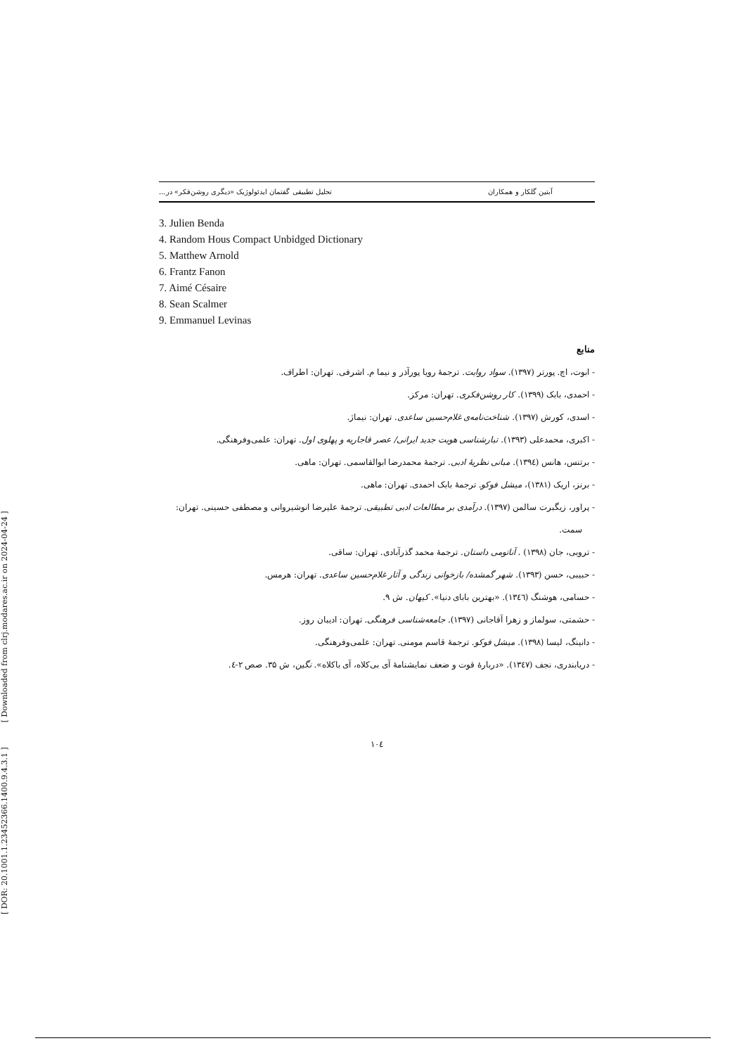[ DOR: 20.1001.1.23452366.1400.9.4.3.1 ] [ Downloaded from clrj.modares.ac.ir on 2024-04-24 ]
آبتین گلکار و همکاران تحلیل تطبیقی گفتمان ایدئولوژیک «دیگری روشن‌فکر» در...
3. Julien Benda
4. Random Hous Compact Unbidged Dictionary
5. Matthew Arnold
6. Frantz Fanon
7. Aimé Césaire
8. Sean Scalmer
9. Emmanuel Levinas
منابع
- ابوت، اچ. پورتر (۱۳۹۷). سواد روایت. ترجمهٔ رویا پورآذر و نیما م. اشرفی. تهران: اطراف.
- احمدی، بابک (۱۳۹۹). کار روشن‌فکری. تهران: مرکز.
- اسدی، کورش (۱۳۹۷). شناخت‌نامه‌ی غلام‌حسین ساعدی. تهران: نیماژ.
- اکبری، محمدعلی (۱۳۹۳). تبارشناسی هویت جدید ایرانی/ عصر قاجاریه و پهلوی اول. تهران: علمی‌وفرهنگی.
- برتنس، هانس (۱۳۹٤). مبانی نظریهٔ ادبی. ترجمهٔ محمدرضا ابوالقاسمی. تهران: ماهی.
- برنز، اریک (۱۳۸۱)، میشل فوکو. ترجمهٔ بابک احمدی. تهران: ماهی.
- پراور، زیگبرت سالمن (۱۳۹۷). درآمدی بر مطالعات ادبی تطبیقی. ترجمهٔ علیرضا انوشیروانی و مصطفی حسینی. تهران: سمت.
- تروبی، جان (۱۳۹۸) . آناتومی داستان. ترجمهٔ محمد گذرآبادی. تهران: ساقی.
- حبیبی، حسن (۱۳۹۳). شهر گمشده/ بازخوانی زندگی و آثار غلام‌حسین ساعدی. تهران: هرمس.
- حسامی، هوشنگ (۱۳٤٦). «بهترین بابای دنیا». کیهان. ش ۹.
- حشمتی، سولماز و زهرا آقاجانی (۱۳۹۷). جامعه‌شناسی فرهنگی. تهران: ادیبان روز.
- دانینگ، لیسا (۱۳۹۸). میشل فوکو. ترجمهٔ قاسم مومنی. تهران: علمی‌وفرهنگی.
- دریابندری، نجف (۱۳٤۷). «دربارهٔ قوت و ضعف نمایشنامهٔ آی بی‌کلاه، آی باکلاه». نگین، ش ۳۵. صص ۲-٤.
۱۰٤